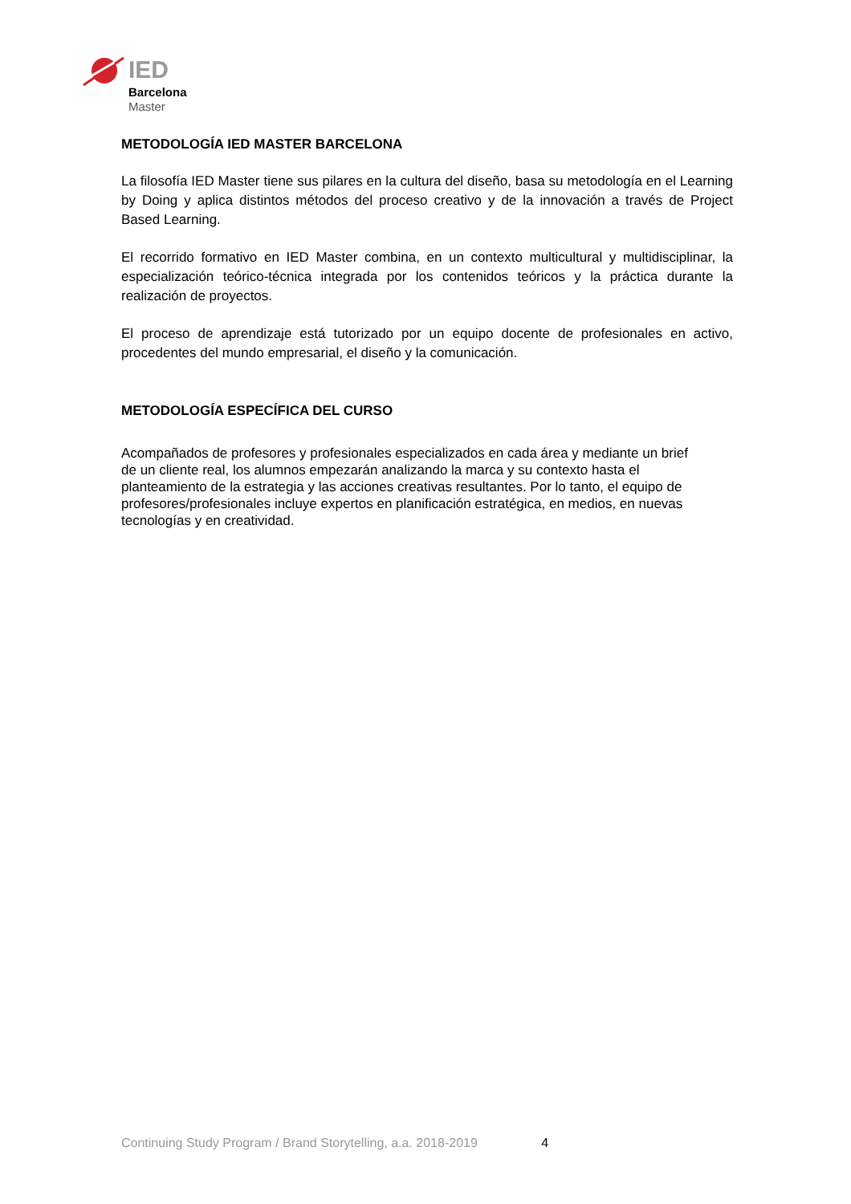IED
Barcelona
Master
METODOLOGÍA IED MASTER BARCELONA
La filosofía IED Master tiene sus pilares en la cultura del diseño, basa su metodología en el Learning by Doing y aplica distintos métodos del proceso creativo y de la innovación a través de Project Based Learning.
El recorrido formativo en IED Master combina, en un contexto multicultural y multidisciplinar, la especialización teórico-técnica integrada por los contenidos teóricos y la práctica durante la realización de proyectos.
El proceso de aprendizaje está tutorizado por un equipo docente de profesionales en activo, procedentes del mundo empresarial, el diseño y la comunicación.
METODOLOGÍA ESPECÍFICA DEL CURSO
Acompañados de profesores y profesionales especializados en cada área y mediante un brief
de un cliente real, los alumnos empezarán analizando la marca y su contexto hasta el
planteamiento de la estrategia y las acciones creativas resultantes. Por lo tanto, el equipo de
profesores/profesionales incluye expertos en planificación estratégica, en medios, en nuevas
tecnologías y en creatividad.
Continuing Study Program / Brand Storytelling, a.a. 2018-2019 4